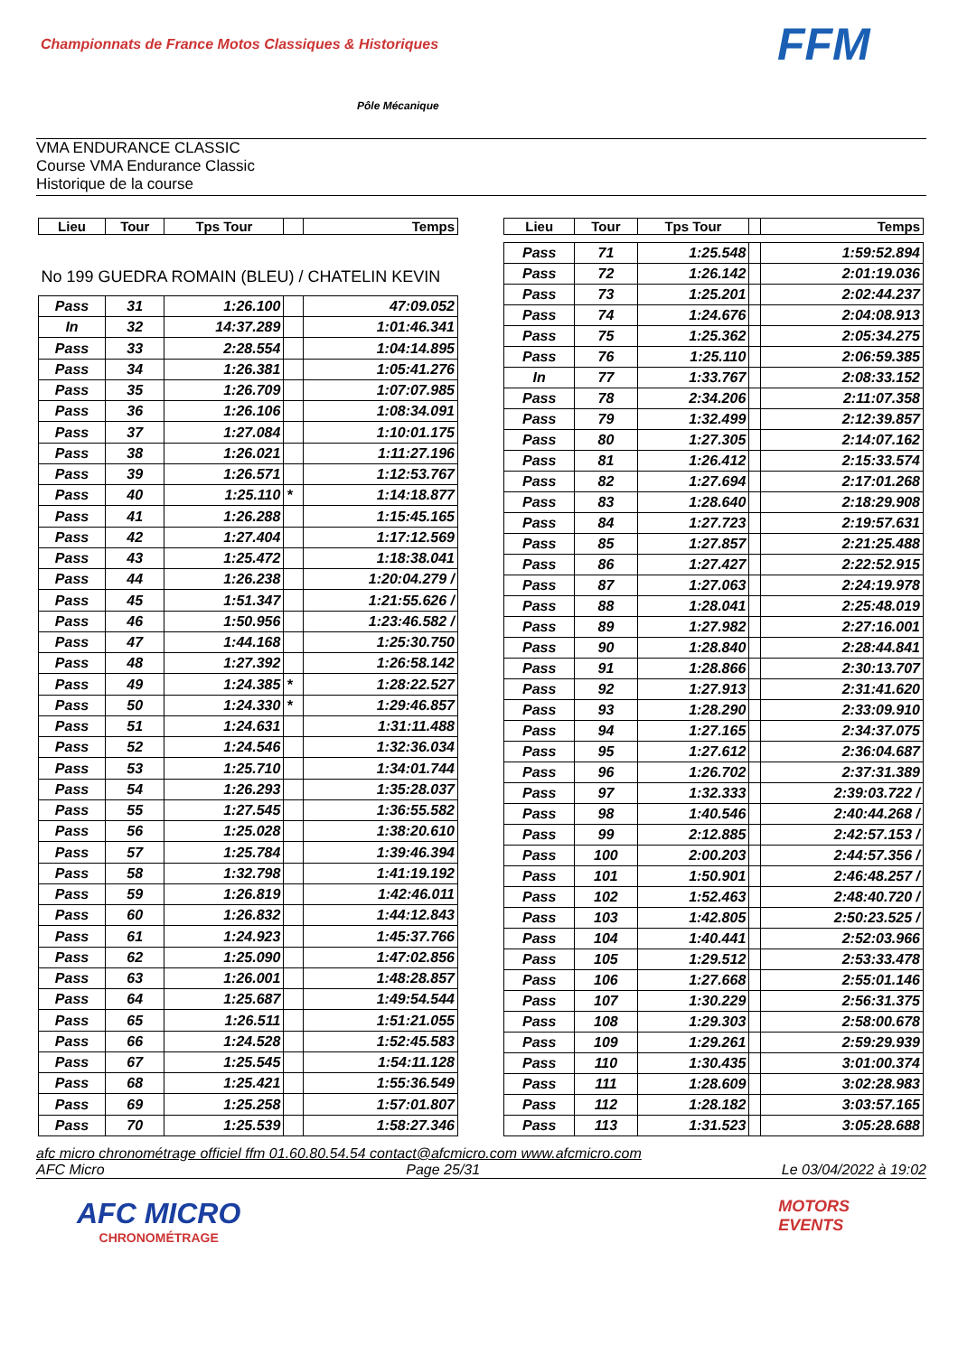Championnats de France Motos Classiques & Historiques
Pôle Mécanique
FFM
VMA ENDURANCE CLASSIC
Course VMA Endurance Classic
Historique de la course
| Lieu | Tour | Tps Tour | | Temps |
| --- | --- | --- | --- | --- |
| No 199 GUEDRA ROMAIN (BLEU) / CHATELIN KEVIN | | | | |
| Pass | 31 | 1:26.100 | | 47:09.052 |
| In | 32 | 14:37.289 | | 1:01:46.341 |
| Pass | 33 | 2:28.554 | | 1:04:14.895 |
| Pass | 34 | 1:26.381 | | 1:05:41.276 |
| Pass | 35 | 1:26.709 | | 1:07:07.985 |
| Pass | 36 | 1:26.106 | | 1:08:34.091 |
| Pass | 37 | 1:27.084 | | 1:10:01.175 |
| Pass | 38 | 1:26.021 | | 1:11:27.196 |
| Pass | 39 | 1:26.571 | | 1:12:53.767 |
| Pass | 40 | 1:25.110 | * | 1:14:18.877 |
| Pass | 41 | 1:26.288 | | 1:15:45.165 |
| Pass | 42 | 1:27.404 | | 1:17:12.569 |
| Pass | 43 | 1:25.472 | | 1:18:38.041 |
| Pass | 44 | 1:26.238 | | 1:20:04.279 / |
| Pass | 45 | 1:51.347 | | 1:21:55.626 / |
| Pass | 46 | 1:50.956 | | 1:23:46.582 / |
| Pass | 47 | 1:44.168 | | 1:25:30.750 |
| Pass | 48 | 1:27.392 | | 1:26:58.142 |
| Pass | 49 | 1:24.385 | * | 1:28:22.527 |
| Pass | 50 | 1:24.330 | * | 1:29:46.857 |
| Pass | 51 | 1:24.631 | | 1:31:11.488 |
| Pass | 52 | 1:24.546 | | 1:32:36.034 |
| Pass | 53 | 1:25.710 | | 1:34:01.744 |
| Pass | 54 | 1:26.293 | | 1:35:28.037 |
| Pass | 55 | 1:27.545 | | 1:36:55.582 |
| Pass | 56 | 1:25.028 | | 1:38:20.610 |
| Pass | 57 | 1:25.784 | | 1:39:46.394 |
| Pass | 58 | 1:32.798 | | 1:41:19.192 |
| Pass | 59 | 1:26.819 | | 1:42:46.011 |
| Pass | 60 | 1:26.832 | | 1:44:12.843 |
| Pass | 61 | 1:24.923 | | 1:45:37.766 |
| Pass | 62 | 1:25.090 | | 1:47:02.856 |
| Pass | 63 | 1:26.001 | | 1:48:28.857 |
| Pass | 64 | 1:25.687 | | 1:49:54.544 |
| Pass | 65 | 1:26.511 | | 1:51:21.055 |
| Pass | 66 | 1:24.528 | | 1:52:45.583 |
| Pass | 67 | 1:25.545 | | 1:54:11.128 |
| Pass | 68 | 1:25.421 | | 1:55:36.549 |
| Pass | 69 | 1:25.258 | | 1:57:01.807 |
| Pass | 70 | 1:25.539 | | 1:58:27.346 |
| Lieu | Tour | Tps Tour | | Temps |
| --- | --- | --- | --- | --- |
| Pass | 71 | 1:25.548 | | 1:59:52.894 |
| Pass | 72 | 1:26.142 | | 2:01:19.036 |
| Pass | 73 | 1:25.201 | | 2:02:44.237 |
| Pass | 74 | 1:24.676 | | 2:04:08.913 |
| Pass | 75 | 1:25.362 | | 2:05:34.275 |
| Pass | 76 | 1:25.110 | | 2:06:59.385 |
| In | 77 | 1:33.767 | | 2:08:33.152 |
| Pass | 78 | 2:34.206 | | 2:11:07.358 |
| Pass | 79 | 1:32.499 | | 2:12:39.857 |
| Pass | 80 | 1:27.305 | | 2:14:07.162 |
| Pass | 81 | 1:26.412 | | 2:15:33.574 |
| Pass | 82 | 1:27.694 | | 2:17:01.268 |
| Pass | 83 | 1:28.640 | | 2:18:29.908 |
| Pass | 84 | 1:27.723 | | 2:19:57.631 |
| Pass | 85 | 1:27.857 | | 2:21:25.488 |
| Pass | 86 | 1:27.427 | | 2:22:52.915 |
| Pass | 87 | 1:27.063 | | 2:24:19.978 |
| Pass | 88 | 1:28.041 | | 2:25:48.019 |
| Pass | 89 | 1:27.982 | | 2:27:16.001 |
| Pass | 90 | 1:28.840 | | 2:28:44.841 |
| Pass | 91 | 1:28.866 | | 2:30:13.707 |
| Pass | 92 | 1:27.913 | | 2:31:41.620 |
| Pass | 93 | 1:28.290 | | 2:33:09.910 |
| Pass | 94 | 1:27.165 | | 2:34:37.075 |
| Pass | 95 | 1:27.612 | | 2:36:04.687 |
| Pass | 96 | 1:26.702 | | 2:37:31.389 |
| Pass | 97 | 1:32.333 | | 2:39:03.722 / |
| Pass | 98 | 1:40.546 | | 2:40:44.268 / |
| Pass | 99 | 2:12.885 | | 2:42:57.153 / |
| Pass | 100 | 2:00.203 | | 2:44:57.356 / |
| Pass | 101 | 1:50.901 | | 2:46:48.257 / |
| Pass | 102 | 1:52.463 | | 2:48:40.720 / |
| Pass | 103 | 1:42.805 | | 2:50:23.525 / |
| Pass | 104 | 1:40.441 | | 2:52:03.966 |
| Pass | 105 | 1:29.512 | | 2:53:33.478 |
| Pass | 106 | 1:27.668 | | 2:55:01.146 |
| Pass | 107 | 1:30.229 | | 2:56:31.375 |
| Pass | 108 | 1:29.303 | | 2:58:00.678 |
| Pass | 109 | 1:29.261 | | 2:59:29.939 |
| Pass | 110 | 1:30.435 | | 3:01:00.374 |
| Pass | 111 | 1:28.609 | | 3:02:28.983 |
| Pass | 112 | 1:28.182 | | 3:03:57.165 |
| Pass | 113 | 1:31.523 | | 3:05:28.688 |
afc micro chronométrage officiel ffm 01.60.80.54.54 contact@afcmicro.com www.afcmicro.com
AFC Micro Page 25/31 Le 03/04/2022 à 19:02
AFC MICRO
CHRONOMÉTRAGE
MOTORS
EVENTS